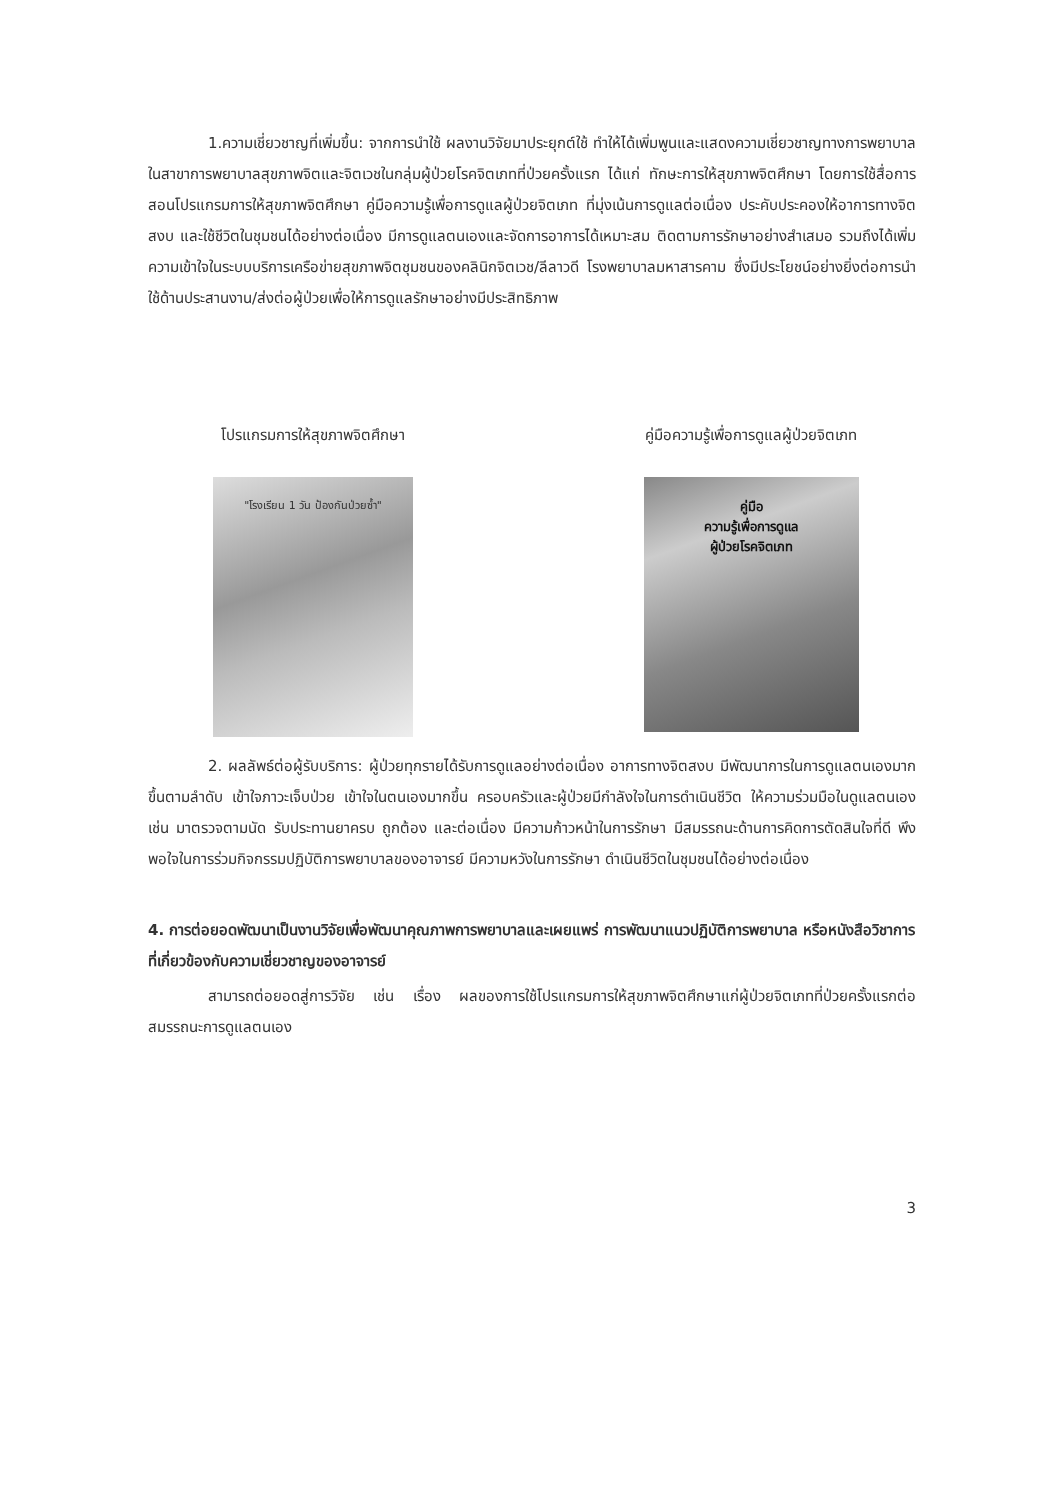1.ความเชี่ยวชาญที่เพิ่มขึ้น: จากการนำใช้ ผลงานวิจัยมาประยุกต์ใช้ ทำให้ได้เพิ่มพูนและแสดงความเชี่ยวชาญทางการพยาบาลในสาขาการพยาบาลสุขภาพจิตและจิตเวชในกลุ่มผู้ป่วยโรคจิตเภทที่ป่วยครั้งแรก ได้แก่ ทักษะการให้สุขภาพจิตศึกษา โดยการใช้สื่อการสอนโปรแกรมการให้สุขภาพจิตศึกษา คู่มือความรู้เพื่อการดูแลผู้ป่วยจิตเภท ที่มุ่งเน้นการดูแลต่อเนื่อง ประคับประคองให้อาการทางจิตสงบ และใช้ชีวิตในชุมชนได้อย่างต่อเนื่อง มีการดูแลตนเองและจัดการอาการได้เหมาะสม ติดตามการรักษาอย่างสำเสมอ รวมถึงได้เพิ่มความเข้าใจในระบบบริการเครือข่ายสุขภาพจิตชุมชนของคลินิกจิตเวช/ลีลาวดี โรงพยาบาลมหาสารคาม ซึ่งมีประโยชน์อย่างยิ่งต่อการนำใช้ด้านประสานงาน/ส่งต่อผู้ป่วยเพื่อให้การดูแลรักษาอย่างมีประสิทธิภาพ
โปรแกรมการให้สุขภาพจิตศึกษา
"โรงเรียน 1 วัน ป้องกันป่วยซ้ำ"
คู่มือความรู้เพื่อการดูแลผู้ป่วยจิตเภท
คู่มือ
ความรู้เพื่อการดูแล
ผู้ป่วยโรคจิตเภท
2. ผลลัพธ์ต่อผู้รับบริการ: ผู้ป่วยทุกรายได้รับการดูแลอย่างต่อเนื่อง อาการทางจิตสงบ มีพัฒนาการในการดูแลตนเองมากขึ้นตามลำดับ เข้าใจภาวะเจ็บป่วย เข้าใจในตนเองมากขึ้น ครอบครัวและผู้ป่วยมีกำลังใจในการดำเนินชีวิต ให้ความร่วมมือในดูแลตนเอง เช่น มาตรวจตามนัด รับประทานยาครบ ถูกต้อง และต่อเนื่อง มีความก้าวหน้าในการรักษา มีสมรรถนะด้านการคิดการตัดสินใจที่ดี พึงพอใจในการร่วมกิจกรรมปฏิบัติการพยาบาลของอาจารย์ มีความหวังในการรักษา ดำเนินชีวิตในชุมชนได้อย่างต่อเนื่อง
4. การต่อยอดพัฒนาเป็นงานวิจัยเพื่อพัฒนาคุณภาพการพยาบาลและเผยแพร่ การพัฒนาแนวปฏิบัติการพยาบาล หรือหนังสือวิชาการที่เกี่ยวข้องกับความเชี่ยวชาญของอาจารย์
สามารถต่อยอดสู่การวิจัย เช่น เรื่อง ผลของการใช้โปรแกรมการให้สุขภาพจิตศึกษาแก่ผู้ป่วยจิตเภทที่ป่วยครั้งแรกต่อสมรรถนะการดูแลตนเอง
3